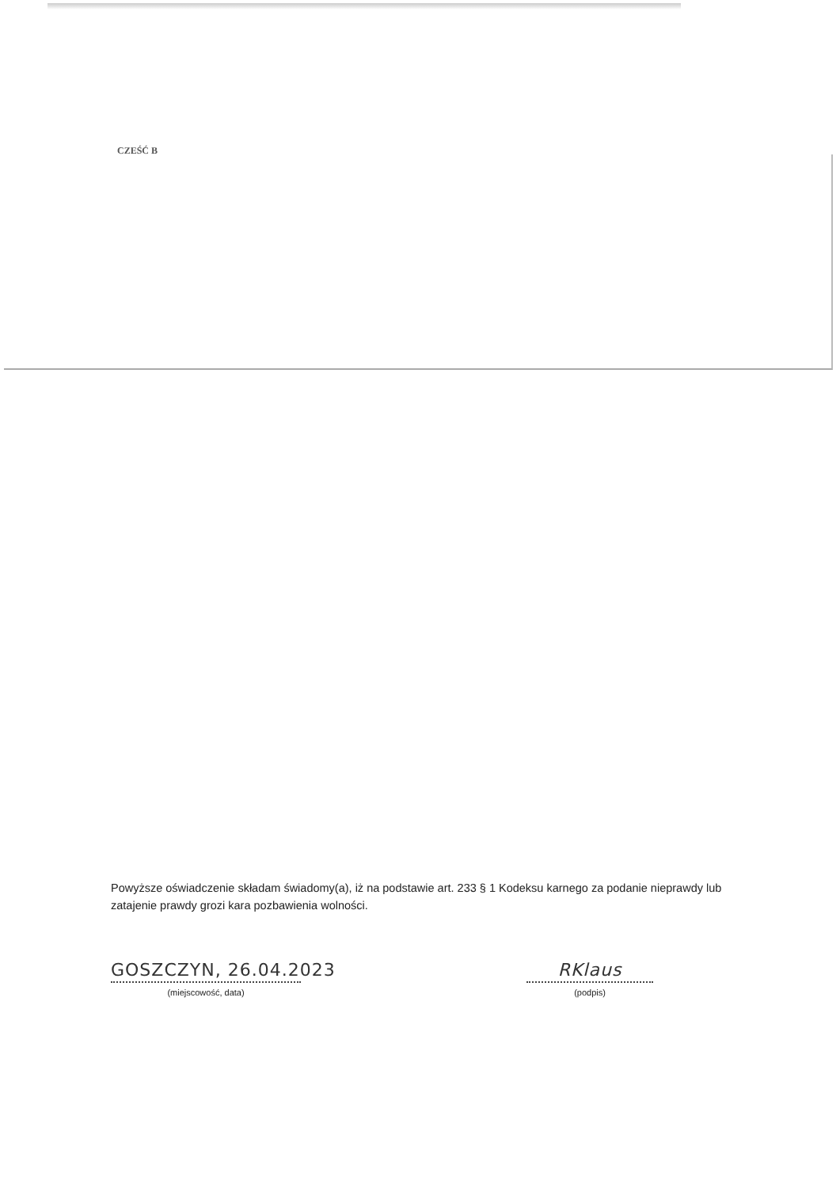CZEŚĆ B
Powyższe oświadczenie składam świadomy(a), iż na podstawie art. 233 § 1 Kodeksu karnego za podanie nieprawdy lub zatajenie prawdy grozi kara pozbawienia wolności.
GOSZCZYN, 26.04.2023
(miejscowość, data)
RKlaus
(podpis)